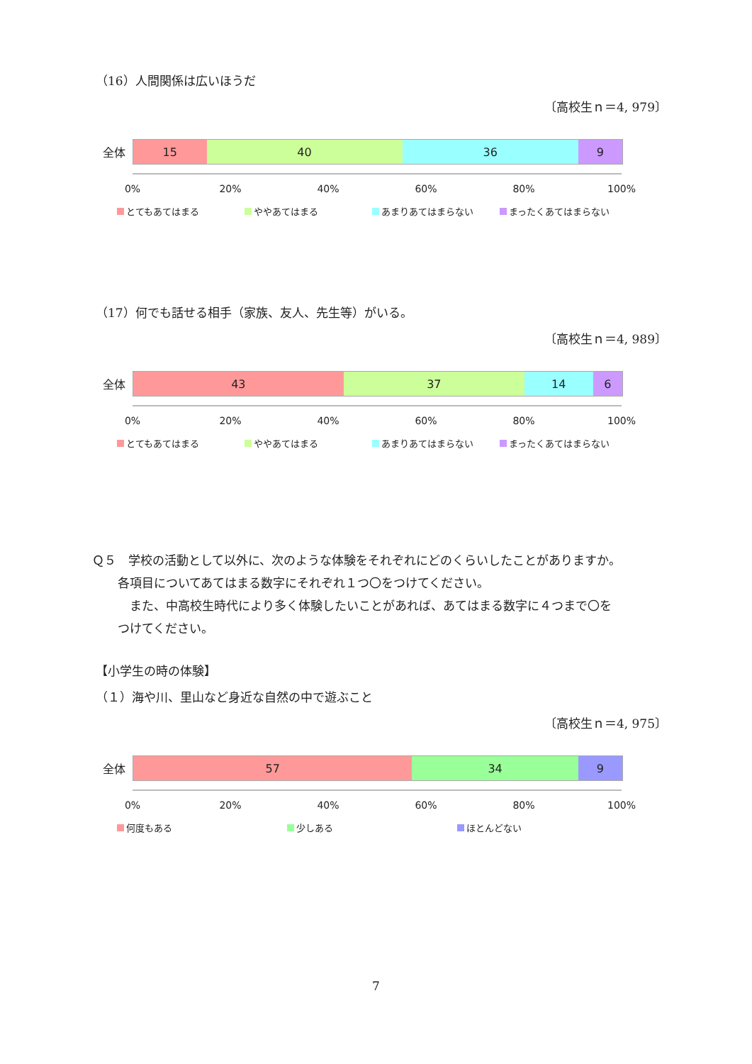（16）人間関係は広いほうだ
〔高校生ｎ＝4, 979〕
全体
15 40 36 9
0% 20% 40% 60% 80% 100%
とてもあてはまる ややあてはまる あまりあてはまらない まったくあてはまらない
（17）何でも話せる相手（家族、友人、先生等）がいる。
〔高校生ｎ＝4, 989〕
全体
43 37 14 6
0% 20% 40% 60% 80% 100%
とてもあてはまる ややあてはまる あまりあてはまらない まったくあてはまらない
Ｑ５　学校の活動として以外に、次のような体験をそれぞれにどのくらいしたことがありますか。
各項目についてあてはまる数字にそれぞれ１つ〇をつけてください。
　また、中高校生時代により多く体験したいことがあれば、あてはまる数字に４つまで〇を
つけてください。
【小学生の時の体験】
（１）海や川、里山など身近な自然の中で遊ぶこと
〔高校生ｎ＝4, 975〕
全体
57 34 9
0% 20% 40% 60% 80% 100%
何度もある 少しある ほとんどない
7